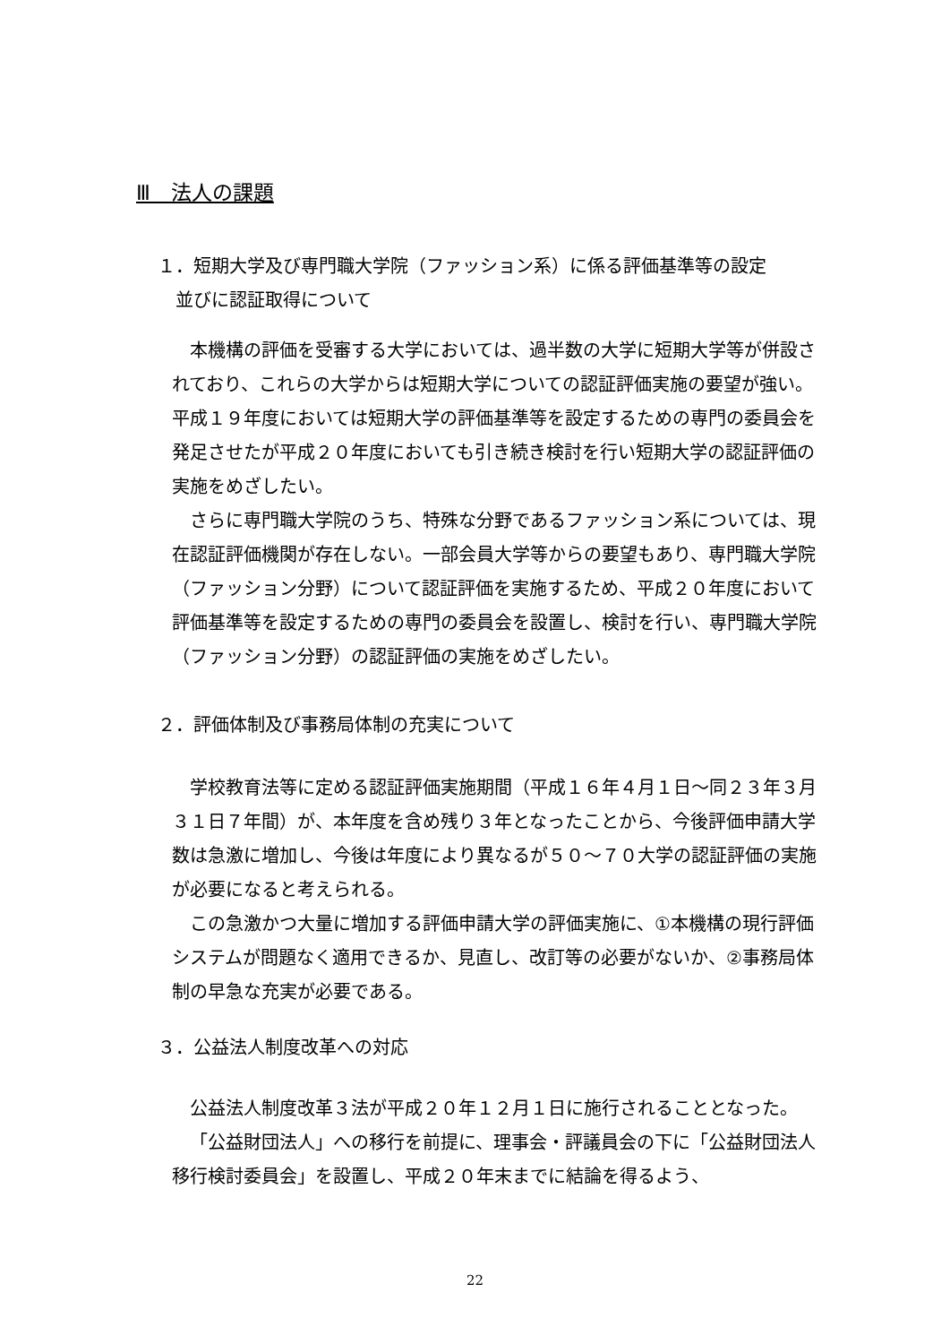Ⅲ　法人の課題
１．短期大学及び専門職大学院（ファッション系）に係る評価基準等の設定
　並びに認証取得について
本機構の評価を受審する大学においては、過半数の大学に短期大学等が併設されており、これらの大学からは短期大学についての認証評価実施の要望が強い。平成１９年度においては短期大学の評価基準等を設定するための専門の委員会を発足させたが平成２０年度においても引き続き検討を行い短期大学の認証評価の実施をめざしたい。
さらに専門職大学院のうち、特殊な分野であるファッション系については、現在認証評価機関が存在しない。一部会員大学等からの要望もあり、専門職大学院（ファッション分野）について認証評価を実施するため、平成２０年度において評価基準等を設定するための専門の委員会を設置し、検討を行い、専門職大学院（ファッション分野）の認証評価の実施をめざしたい。
２．評価体制及び事務局体制の充実について
学校教育法等に定める認証評価実施期間（平成１６年４月１日～同２３年３月３１日７年間）が、本年度を含め残り３年となったことから、今後評価申請大学数は急激に増加し、今後は年度により異なるが５０～７０大学の認証評価の実施が必要になると考えられる。
この急激かつ大量に増加する評価申請大学の評価実施に、①本機構の現行評価システムが問題なく適用できるか、見直し、改訂等の必要がないか、②事務局体制の早急な充実が必要である。
３．公益法人制度改革への対応
公益法人制度改革３法が平成２０年１２月１日に施行されることとなった。
「公益財団法人」への移行を前提に、理事会・評議員会の下に「公益財団法人移行検討委員会」を設置し、平成２０年末までに結論を得るよう、
22